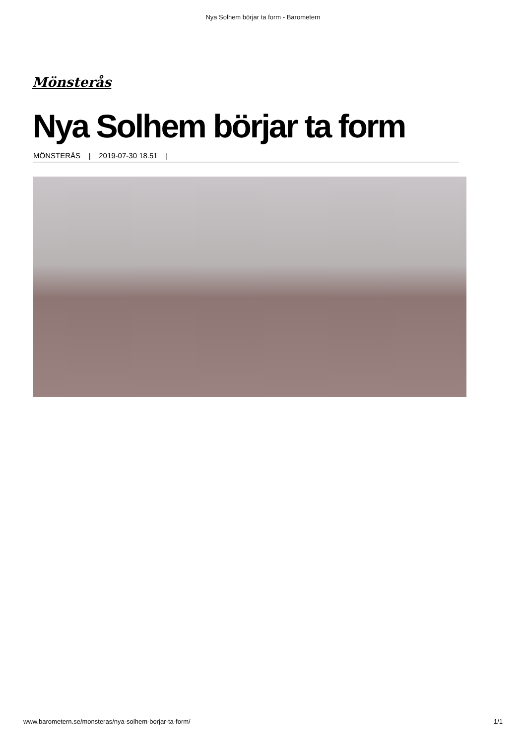Nya Solhem börjar ta form - Barometern
Mönsterås
Nya Solhem börjar ta form
MÖNSTERÅS | 2019-07-30 18.51 |
www.barometern.se/monsteras/nya-solhem-borjar-ta-form/ 1/1